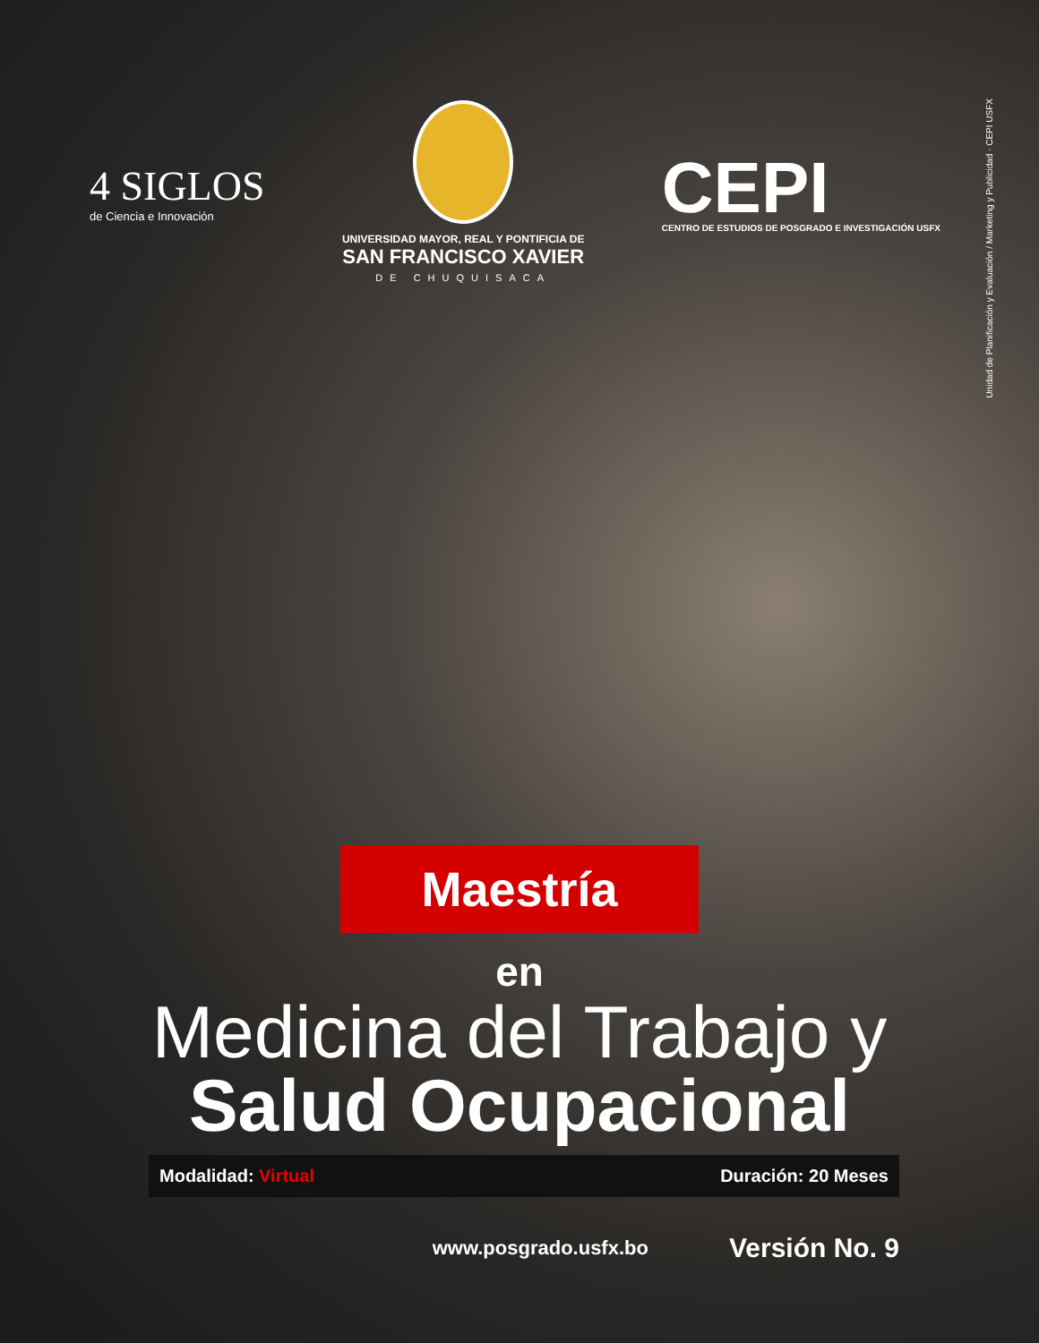4 SIGLOS
de Ciencia e Innovación
UNIVERSIDAD MAYOR, REAL Y PONTIFICIA DE
SAN FRANCISCO XAVIER
DE CHUQUISACA
CEPI
CENTRO DE ESTUDIOS DE POSGRADO E INVESTIGACIÓN USFX
Unidad de Planificación y Evaluación / Marketing y Publicidad · CEPI USFX
Maestría
en
Medicina del Trabajo y
Salud Ocupacional
Modalidad: Virtual Duración: 20 Meses
www.posgrado.usfx.bo Versión No. 9